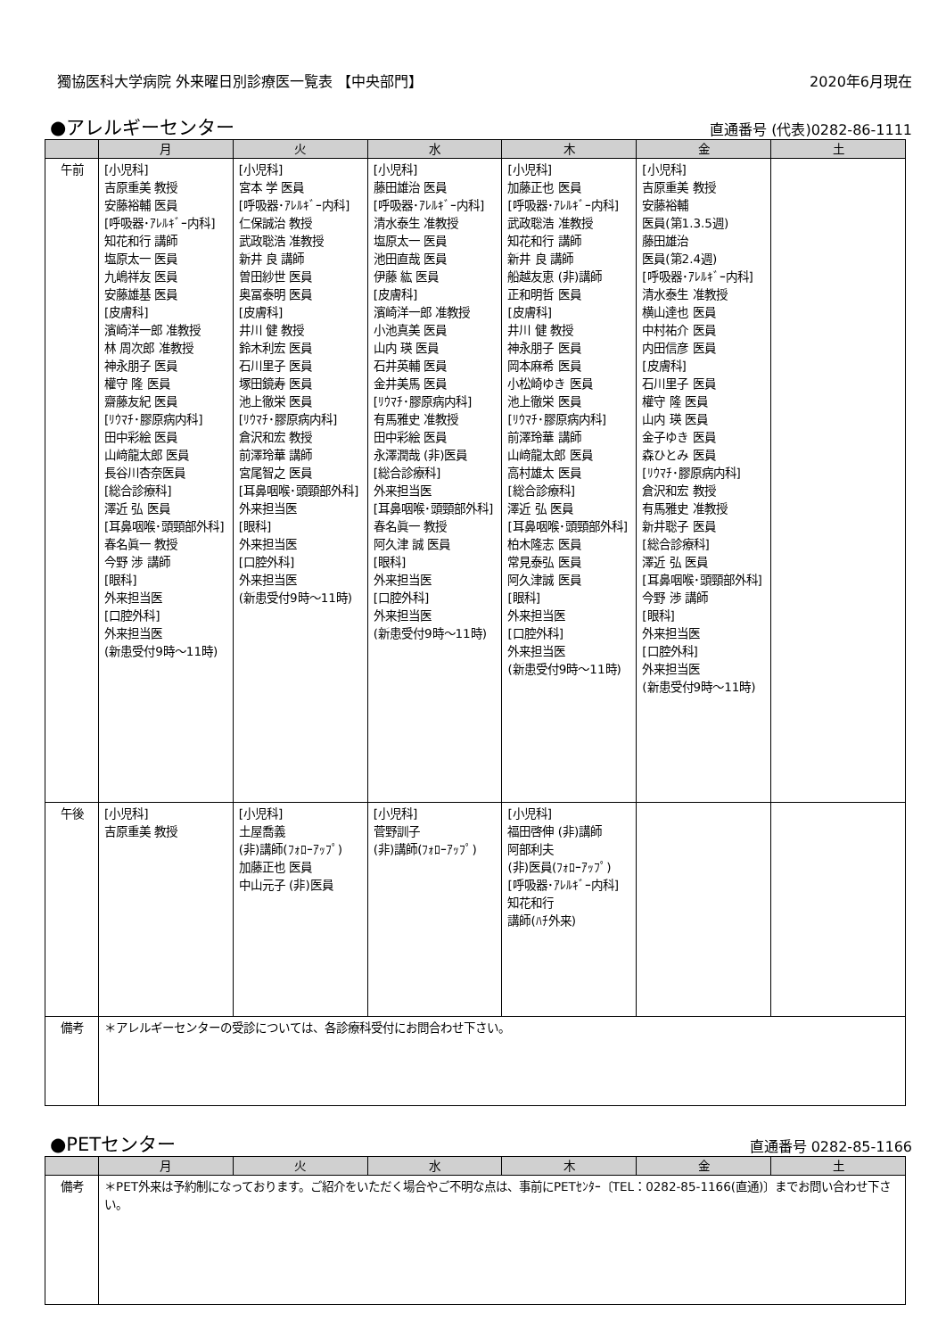獨協医科大学病院 外来曜日別診療医一覧表 【中央部門】 2020年6月現在
●アレルギーセンター
直通番号 (代表)0282-86-1111
| | 月 | 火 | 水 | 木 | 金 | 土 |
| --- | --- | --- | --- | --- | --- | --- |
| 午前 | [小児科] 吉原重美 教授 安藤裕輔 医員 [呼吸器･ｱﾚﾙｷﾞｰ内科] 知花和行 講師 塩原太一 医員 九嶋祥友 医員 安藤雄基 医員 [皮膚科] 濱崎洋一郎 准教授 林 周次郎 准教授 神永朋子 医員 權守 隆 医員 齋藤友紀 医員 [ﾘｳﾏﾁ･膠原病内科] 田中彩絵 医員 山﨑龍太郎 医員 長谷川杏奈医員 [総合診療科] 澤近 弘 医員 [耳鼻咽喉･頭頸部外科] 春名眞一 教授 今野 渉 講師 [眼科] 外来担当医 [口腔外科] 外来担当医 (新患受付9時～11時) | [小児科] 宮本 学 医員 [呼吸器･ｱﾚﾙｷﾞｰ内科] 仁保誠治 教授 武政聡浩 准教授 新井 良 講師 曽田紗世 医員 奥冨泰明 医員 [皮膚科] 井川 健 教授 鈴木利宏 医員 石川里子 医員 塚田鏡寿 医員 池上徹栄 医員 [ﾘｳﾏﾁ･膠原病内科] 倉沢和宏 教授 前澤玲華 講師 宮尾智之 医員 [耳鼻咽喉･頭頸部外科] 外来担当医 [眼科] 外来担当医 [口腔外科] 外来担当医 (新患受付9時～11時) | [小児科] 藤田雄治 医員 [呼吸器･ｱﾚﾙｷﾞｰ内科] 清水泰生 准教授 塩原太一 医員 池田直哉 医員 伊藤 紘 医員 [皮膚科] 濱崎洋一郎 准教授 小池真美 医員 山内 瑛 医員 石井英輔 医員 金井美馬 医員 [ﾘｳﾏﾁ･膠原病内科] 有馬雅史 准教授 田中彩絵 医員 永澤潤哉 (非)医員 [総合診療科] 外来担当医 [耳鼻咽喉･頭頸部外科] 春名眞一 教授 阿久津 誠 医員 [眼科] 外来担当医 [口腔外科] 外来担当医 (新患受付9時～11時) | [小児科] 加藤正也 医員 [呼吸器･ｱﾚﾙｷﾞｰ内科] 武政聡浩 准教授 知花和行 講師 新井 良 講師 船越友恵 (非)講師 正和明哲 医員 [皮膚科] 井川 健 教授 神永朋子 医員 岡本麻希 医員 小松崎ゆき 医員 池上徹栄 医員 [ﾘｳﾏﾁ･膠原病内科] 前澤玲華 講師 山﨑龍太郎 医員 高村雄太 医員 [総合診療科] 澤近 弘 医員 [耳鼻咽喉･頭頸部外科] 柏木隆志 医員 常見泰弘 医員 阿久津誠 医員 [眼科] 外来担当医 [口腔外科] 外来担当医 (新患受付9時～11時) | [小児科] 吉原重美 教授 安藤裕輔 医員(第1.3.5週) 藤田雄治 医員(第2.4週) [呼吸器･ｱﾚﾙｷﾞｰ内科] 清水泰生 准教授 横山達也 医員 中村祐介 医員 内田信彦 医員 [皮膚科] 石川里子 医員 權守 隆 医員 山内 瑛 医員 金子ゆき 医員 森ひとみ 医員 [ﾘｳﾏﾁ･膠原病内科] 倉沢和宏 教授 有馬雅史 准教授 新井聡子 医員 [総合診療科] 澤近 弘 医員 [耳鼻咽喉･頭頸部外科] 今野 渉 講師 [眼科] 外来担当医 [口腔外科] 外来担当医 (新患受付9時～11時) | |
| 午後 | [小児科] 吉原重美 教授 | [小児科] 土屋喬義 (非)講師(ﾌｫﾛｰｱｯﾌﾟ) 加藤正也 医員 中山元子 (非)医員 | [小児科] 菅野訓子 (非)講師(ﾌｫﾛｰｱｯﾌﾟ) | [小児科] 福田啓伸 (非)講師 阿部利夫 (非)医員(ﾌｫﾛｰｱｯﾌﾟ) [呼吸器･ｱﾚﾙｷﾞｰ内科] 知花和行 講師(ﾊﾁ外来) | | |
| 備考 | ＊アレルギーセンターの受診については、各診療科受付にお問合わせ下さい。 | | | | | |
●PETセンター
直通番号 0282-85-1166
| | 月 | 火 | 水 | 木 | 金 | 土 |
| --- | --- | --- | --- | --- | --- | --- |
| 備考 | ＊PET外来は予約制になっております。ご紹介をいただく場合やご不明な点は、事前にPETｾﾝﾀｰ〔TEL：0282-85-1166(直通)〕までお問い合わせ下さい。 | | | | | |